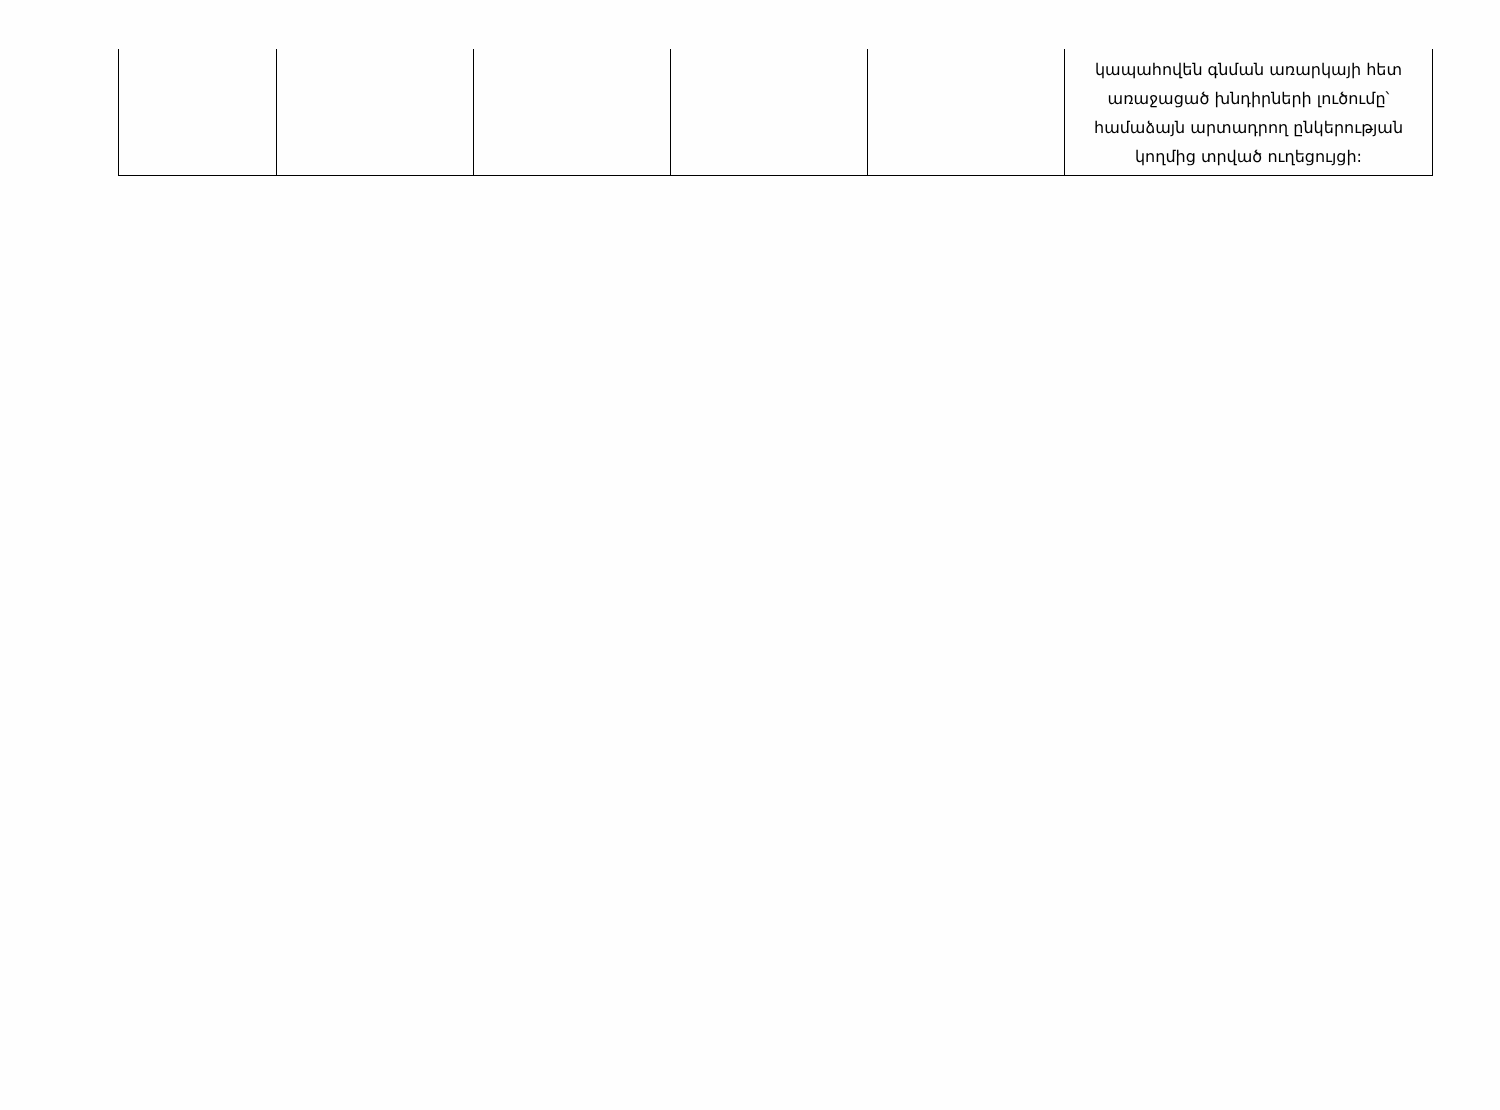| | | | | | կապահովեն գնման առարկայի հետ առաջացած խնդիրների լուծումը՝ համաձայն արտադրող ընկերության կողմից տրված ուղեցույցի: |